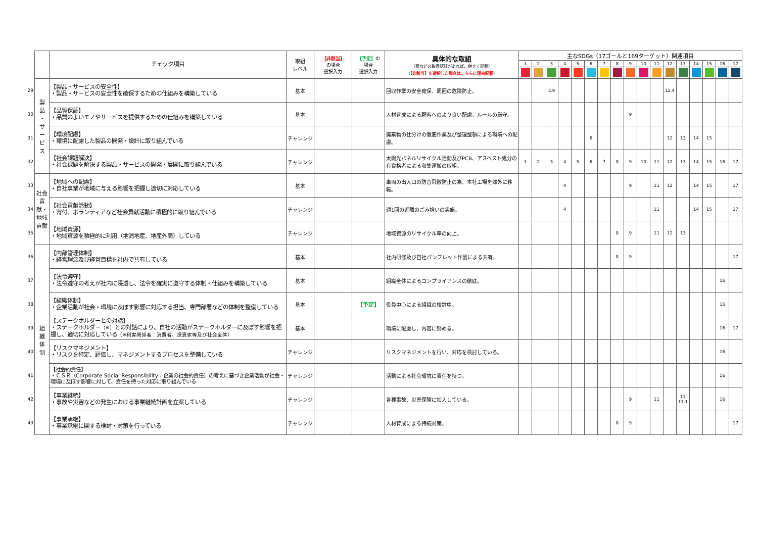| | | チェック項目 | 取組 レベル | 【非該当】 の場合 選択入力 | 【予定】 の 場合 選択入力 | 具体的な取組 （県などの取得認証があれば、併せて記載） （ 【非該当】を選択した場合はこちらに理由記載 ） | 主なSDGs（17ゴールと169ターゲット）関連項目 | | | | | | | | | | | | | | | | |
| | | | | | | | 1 | 2 | 3 | 4 | 5 | 6 | 7 | 8 | 9 | 10 | 11 | 12 | 13 | 14 | 15 | 16 | 17 |
| 29 | 製 品 ・ サ ー ビ ス | 【製品・サービスの安全性】 ・製品・サービスの安全性を確保するための仕組みを構築している | 基本 | | | 回収作業の安全確保、周囲の危険防止。 | | | 3.9 | | | | | | | | | 12.4 | | | | | |
| 30 | | 【品質保証】 ・品質のよいモノやサービスを提供するための仕組みを構築している | 基本 | | | 人材育成による顧客へのより良い配慮、ルールの厳守。 | | | | | | | | | 9 | | | | | | | | |
| 31 | | 【環境配慮】 ・環境に配慮した製品の開発・設計に取り組んでいる | チャレンジ | | | 廃棄物の仕分けの徹底作業及び整理整頓による環境への配慮。 | | | | | | 6 | | | | | | 12 | 13 | 14 | 15 | | |
| 32 | | 【社会課題解決】 ・社会課題を解決する製品・サービスの開発・展開に取り組んでいる | チャレンジ | | | 太陽光パネルリサイクル活動及びPCB、アスベスト処分の有資格者による収集運搬の取組。 | 1 | 2 | 3 | 4 | 5 | 6 | 7 | 8 | 9 | 10 | 11 | 12 | 13 | 14 | 15 | 16 | 17 |
| 33 | 社会貢献・ 地域貢献 | 【地域への配慮】 ・自社事業が地域に与える影響を把握し適切に対応している | 基本 | | | 車両の出入口の防音飛散防止の為、本社工場を郊外に移転。 | | | | 4 | | | | | 9 | | 11 | 12 | | 14 | 15 | | 17 |
| 34 | | 【社会貢献活動】 ・寄付、ボランティアなど社会貢献活動に積極的に取り組んでいる | チャレンジ | | | 週1回の近隣のごみ拾いの実施。 | | | | 4 | | | | | | | 11 | | | 14 | 15 | | 17 |
| 35 | | 【地域資源】 ・地域資源を積極的に利用（地消地産、地産外商）している | チャレンジ | | | 地域資源のリサイクル率の向上。 | | | | | | | | 8 | 9 | | 11 | 12 | 13 | | | | |
| 36 | 組 織 体 制 | 【内部管理体制】 ・経営理念及び経営目標を社内で共有している | 基本 | | | 社内研修及び自社パンフレット作製による共有。 | | | | | | | | 8 | 9 | | | | | | | | 17 |
| 37 | | 【法令遵守】 ・法令遵守の考えが社内に浸透し、法令を確実に遵守する体制・仕組みを構築している | 基本 | | | 組織全体によるコンプライアンスの徹底。 | | | | | | | | | | | | | | | | 16 | |
| 38 | | 【組織体制】 ・企業活動が社会・環境に及ぼす影響に対応する担当、専門部署などの体制を整備している | 基本 | | 【予定】 | 役員中心による組織の検討中。 | | | | | | | | | | | | | | | | 16 | |
| 39 | | 【ステークホルダーとの対話】 ・ステークホルダー （※） との対話により、自社の活動がステークホルダーに及ぼす影響を把握し、適切に対応している （※利害関係者：消費者、投資家等及び社会全体） | 基本 | | | 環境に配慮し、内容に努める。 | | | | | | | | | | | | | | | | 16 | 17 |
| 40 | | 【リスクマネジメント】 ・リスクを特定、評価し、マネジメントするプロセスを整備している | チャレンジ | | | リスクマネジメントを行い、対応を検討している。 | | | | | | | | | | | | | | | | 16 | |
| 41 | | 【社会的責任】 ・ＣＳＲ（Corporate Social Responsibility：企業の社会的責任）の考えに基づき企業活動が社会・環境に及ぼす影響に対して、責任を持った対応に取り組んでいる | チャレンジ | | | 活動による社会環境に責任を持つ。 | | | | | | | | | | | | | | | | 16 | |
| 42 | | 【事業継続】 ・事故や災害などの発生における事業継続計画を立案している | チャレンジ | | | 各種事故、災害保険に加入している。 | | | | | | | | | 9 | | 11 | | 13 13.1 | | | 16 | |
| 43 | | 【事業承継】 ・事業承継に関する検討・対策を行っている | チャレンジ | | | 人材育成による持続対策。 | | | | | | | | 8 | 9 | | | | | | | | 17 |